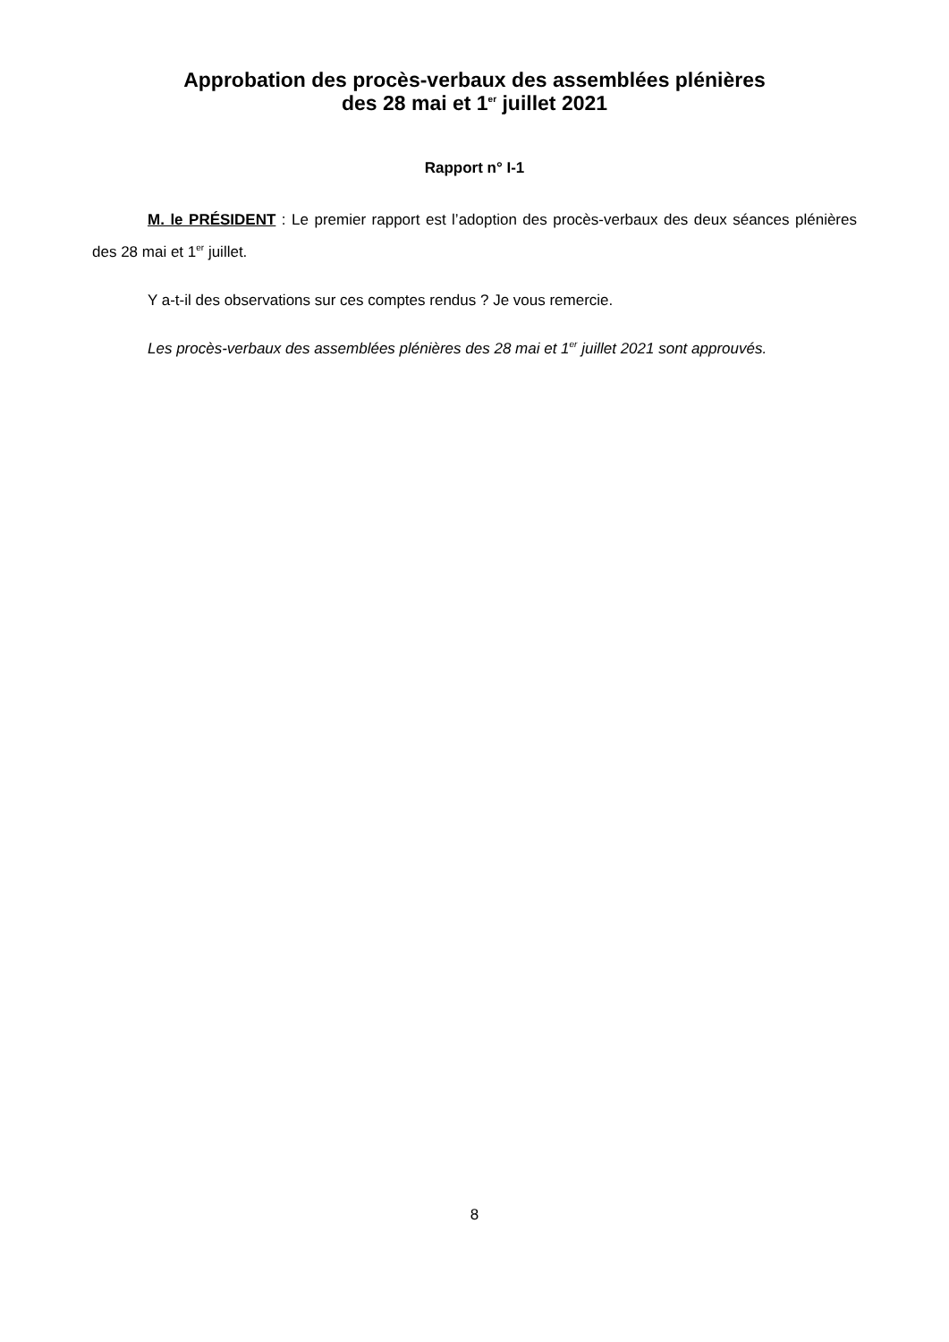Approbation des procès-verbaux des assemblées plénières
des 28 mai et 1<sup>er</sup> juillet 2021
Rapport n° I-1
M. le PRÉSIDENT : Le premier rapport est l’adoption des procès-verbaux des deux séances plénières des 28 mai et 1<sup>er</sup> juillet.
Y a-t-il des observations sur ces comptes rendus ? Je vous remercie.
Les procès-verbaux des assemblées plénières des 28 mai et 1<sup>er</sup> juillet 2021 sont approuvés.
8